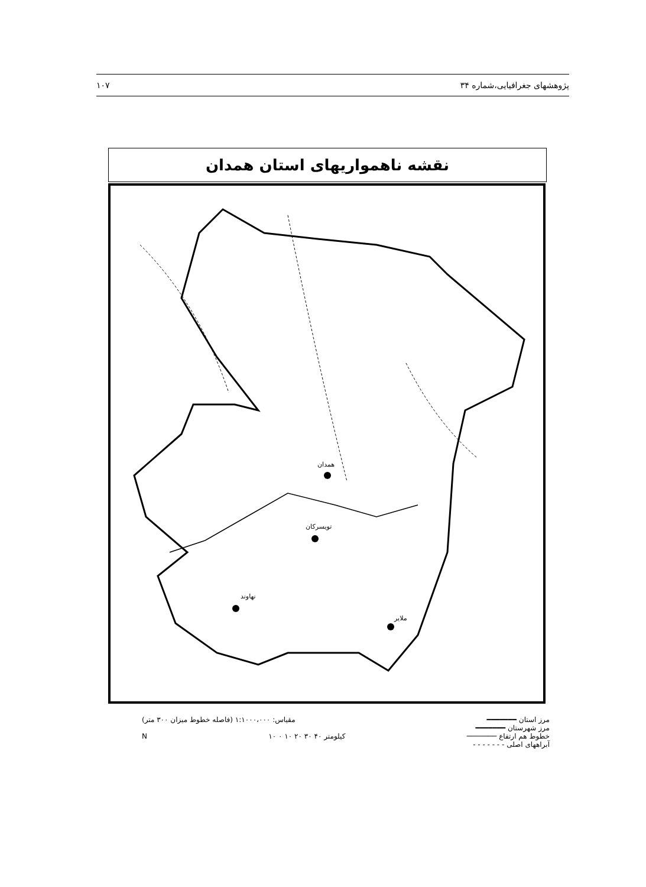پژوهشهای جغرافیایی،شماره ۳۴ ۱۰۷
نقشه ناهمواریهای استان همدان
همدان
تویسرکان
نهاوند
ملایر
مرز استان ━━━━━━━ مقیاس: ۱:۱۰۰۰،۰۰۰ (فاصله خطوط میزان ۳۰۰ متر)
مرز شهرستان ━━━━━━━
خطوط هم ارتفاع ─────── کیلومتر ۴۰ ۳۰ ۲۰ ۱۰ ۰ ۱۰ N
آبراههای اصلی - - - - - - -